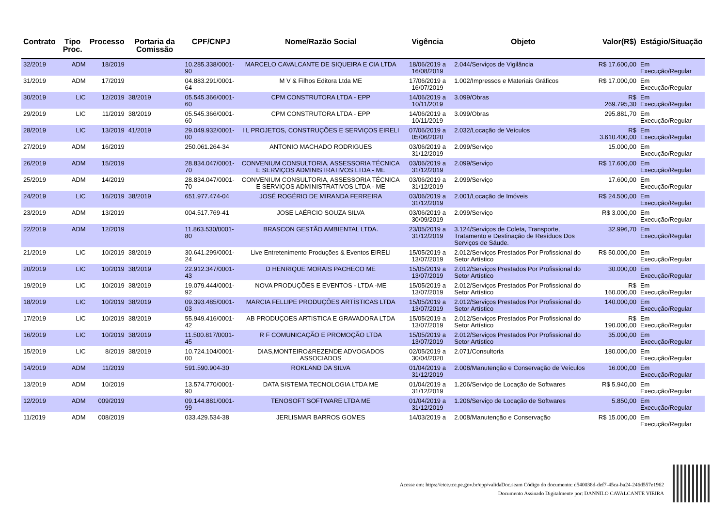| Contrato | Tipo Proc. | Processo | Portaria da Comissão | CPF/CNPJ | Nome/Razão Social | Vigência | Objeto | Valor(R$) | Estágio/Situação |
| --- | --- | --- | --- | --- | --- | --- | --- | --- | --- |
| 32/2019 | ADM | 18/2019 | | 10.285.338/0001-90 | MARCELO CAVALCANTE DE SIQUEIRA E CIA LTDA | 18/06/2019 a 16/08/2019 | 2.044/Serviços de Vigilância | R$ 17.600,00 | Em Execução/Regular |
| 31/2019 | ADM | 17/2019 | | 04.883.291/0001-64 | M V & Filhos Editora Ltda ME | 17/06/2019 a 16/07/2019 | 1.002/Impressos e Materiais Gráficos | R$ 17.000,00 | Em Execução/Regular |
| 30/2019 | LIC | 12/2019 | 38/2019 | 05.545.366/0001-60 | CPM CONSTRUTORA LTDA - EPP | 14/06/2019 a 10/11/2019 | 3.099/Obras | R$ 269.795,30 | Em Execução/Regular |
| 29/2019 | LIC | 11/2019 | 38/2019 | 05.545.366/0001-60 | CPM CONSTRUTORA LTDA - EPP | 14/06/2019 a 10/11/2019 | 3.099/Obras | 295.881,70 | Em Execução/Regular |
| 28/2019 | LIC | 13/2019 | 41/2019 | 29.049.932/0001-00 | I L PROJETOS, CONSTRUÇÕES E SERVIÇOS EIRELI | 07/06/2019 a 05/06/2020 | 2.032/Locação de Veículos | R$ 3.610.400,00 | Em Execução/Regular |
| 27/2019 | ADM | 16/2019 | | 250.061.264-34 | ANTONIO MACHADO RODRIGUES | 03/06/2019 a 31/12/2019 | 2.099/Serviço | 15.000,00 | Em Execução/Regular |
| 26/2019 | ADM | 15/2019 | | 28.834.047/0001-70 | CONVENIUM CONSULTORIA, ASSESSORIA TÉCNICA E SERVIÇOS ADMINISTRATIVOS LTDA - ME | 03/06/2019 a 31/12/2019 | 2.099/Serviço | R$ 17.600,00 | Em Execução/Regular |
| 25/2019 | ADM | 14/2019 | | 28.834.047/0001-70 | CONVENIUM CONSULTORIA, ASSESSORIA TÉCNICA E SERVIÇOS ADMINISTRATIVOS LTDA - ME | 03/06/2019 a 31/12/2019 | 2.099/Serviço | 17.600,00 | Em Execução/Regular |
| 24/2019 | LIC | 16/2019 | 38/2019 | 651.977.474-04 | JOSÉ ROGÉRIO DE MIRANDA FERREIRA | 03/06/2019 a 31/12/2019 | 2.001/Locação de Imóveis | R$ 24.500,00 | Em Execução/Regular |
| 23/2019 | ADM | 13/2019 | | 004.517.769-41 | JOSE LAÉRCIO SOUZA SILVA | 03/06/2019 a 30/09/2019 | 2.099/Serviço | R$ 3.000,00 | Em Execução/Regular |
| 22/2019 | ADM | 12/2019 | | 11.863.530/0001-80 | BRASCON GESTÃO AMBIENTAL LTDA. | 23/05/2019 a 31/12/2019 | 3.124/Serviços de Coleta, Transporte, Tratamento e Destinação de Resíduos Dos Serviços de Sáude. | 32.996,70 | Em Execução/Regular |
| 21/2019 | LIC | 10/2019 | 38/2019 | 30.641.299/0001-24 | Live Entretenimento Produções & Eventos EIRELI | 15/05/2019 a 13/07/2019 | 2.012/Serviços Prestados Por Profissional do Setor Artístico | R$ 50.000,00 | Em Execução/Regular |
| 20/2019 | LIC | 10/2019 | 38/2019 | 22.912.347/0001-43 | D HENRIQUE MORAIS PACHECO ME | 15/05/2019 a 13/07/2019 | 2.012/Serviços Prestados Por Profissional do Setor Artístico | 30.000,00 | Em Execução/Regular |
| 19/2019 | LIC | 10/2019 | 38/2019 | 19.079.444/0001-92 | NOVA PRODUÇÕES E EVENTOS - LTDA -ME | 15/05/2019 a 13/07/2019 | 2.012/Serviços Prestados Por Profissional do Setor Artístico | R$ 160.000,00 | Em Execução/Regular |
| 18/2019 | LIC | 10/2019 | 38/2019 | 09.393.485/0001-03 | MARCIA FELLIPE PRODUÇÕES ARTÍSTICAS LTDA | 15/05/2019 a 13/07/2019 | 2.012/Serviços Prestados Por Profissional do Setor Artístico | 140.000,00 | Em Execução/Regular |
| 17/2019 | LIC | 10/2019 | 38/2019 | 55.949.416/0001-42 | AB PRODUÇOES ARTISTICA E GRAVADORA LTDA | 15/05/2019 a 13/07/2019 | 2.012/Serviços Prestados Por Profissional do Setor Artístico | R$ 190.000,00 | Em Execução/Regular |
| 16/2019 | LIC | 10/2019 | 38/2019 | 11.500.817/0001-45 | R F COMUNICAÇÃO E PROMOÇÃO LTDA | 15/05/2019 a 13/07/2019 | 2.012/Serviços Prestados Por Profissional do Setor Artístico | 35.000,00 | Em Execução/Regular |
| 15/2019 | LIC | 8/2019 | 38/2019 | 10.724.104/0001-00 | DIAS,MONTEIRO&REZENDE ADVOGADOS ASSOCIADOS | 02/05/2019 a 30/04/2020 | 2.071/Consultoria | 180.000,00 | Em Execução/Regular |
| 14/2019 | ADM | 11/2019 | | 591.590.904-30 | ROKLAND DA SILVA | 01/04/2019 a 31/12/2019 | 2.008/Manutenção e Conservação de Veículos | 16.000,00 | Em Execução/Regular |
| 13/2019 | ADM | 10/2019 | | 13.574.770/0001-90 | DATA SISTEMA TECNOLOGIA LTDA ME | 01/04/2019 a 31/12/2019 | 1.206/Serviço de Locação de Softwares | R$ 5.940,00 | Em Execução/Regular |
| 12/2019 | ADM | 009/2019 | | 09.144.881/0001-99 | TENOSOFT SOFTWARE LTDA ME | 01/04/2019 a 31/12/2019 | 1.206/Serviço de Locação de Softwares | 5.850,00 | Em Execução/Regular |
| 11/2019 | ADM | 008/2019 | | 033.429.534-38 | JERLISMAR BARROS GOMES | 14/03/2019 a | 2.008/Manutenção e Conservação | R$ 15.000,00 | Em Execução/Regular |
Acesse em: https://etce.tce.pe.gov.br/epp/validaDoc.seam Código do documento: d540038d-def7-45ca-ba24-246d557e1962
Documento Assinado Digitalmente por: DANNILO CAVALCANTE VIEIRA